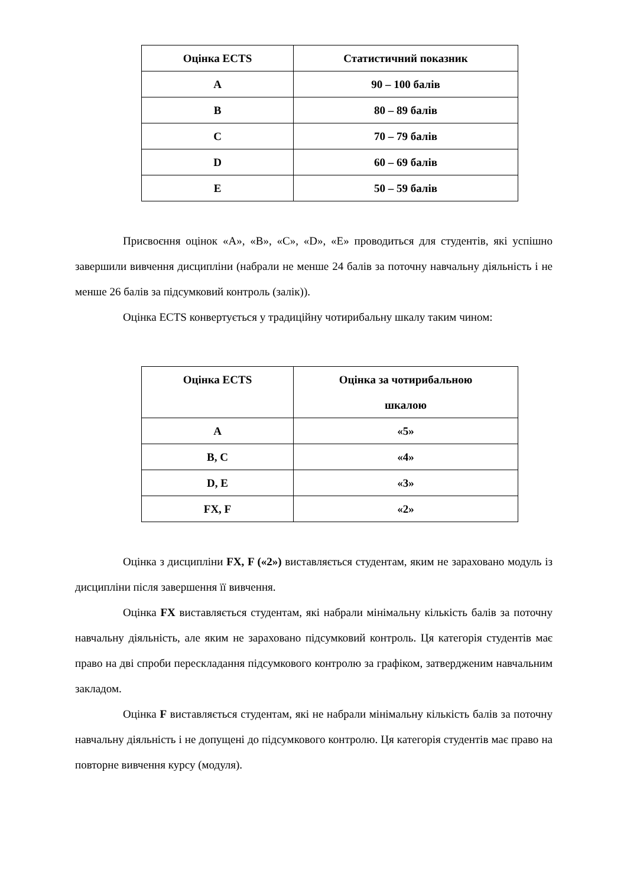| Оцінка ECTS | Статистичний показник |
| --- | --- |
| A | 90 – 100 балів |
| B | 80 – 89 балів |
| C | 70 – 79 балів |
| D | 60 – 69 балів |
| E | 50 – 59 балів |
Присвоєння оцінок «А», «В», «С», «D», «E» проводиться для студентів, які успішно завершили вивчення дисципліни (набрали не менше 24 балів за поточну навчальну діяльність і не менше 26 балів за підсумковий контроль (залік)).
Оцінка ECTS конвертується у традиційну чотирибальну шкалу таким чином:
| Оцінка ECTS | Оцінка за чотирибальною шкалою |
| --- | --- |
| A | «5» |
| B, C | «4» |
| D, E | «3» |
| FX, F | «2» |
Оцінка з дисципліни FX, F («2») виставляється студентам, яким не зараховано модуль із дисципліни після завершення її вивчення.
Оцінка FX виставляється студентам, які набрали мінімальну кількість балів за поточну навчальну діяльність, але яким не зараховано підсумковий контроль. Ця категорія студентів має право на дві спроби перескладання підсумкового контролю за графіком, затвердженим навчальним закладом.
Оцінка F виставляється студентам, які не набрали мінімальну кількість балів за поточну навчальну діяльність і не допущені до підсумкового контролю. Ця категорія студентів має право на повторне вивчення курсу (модуля).